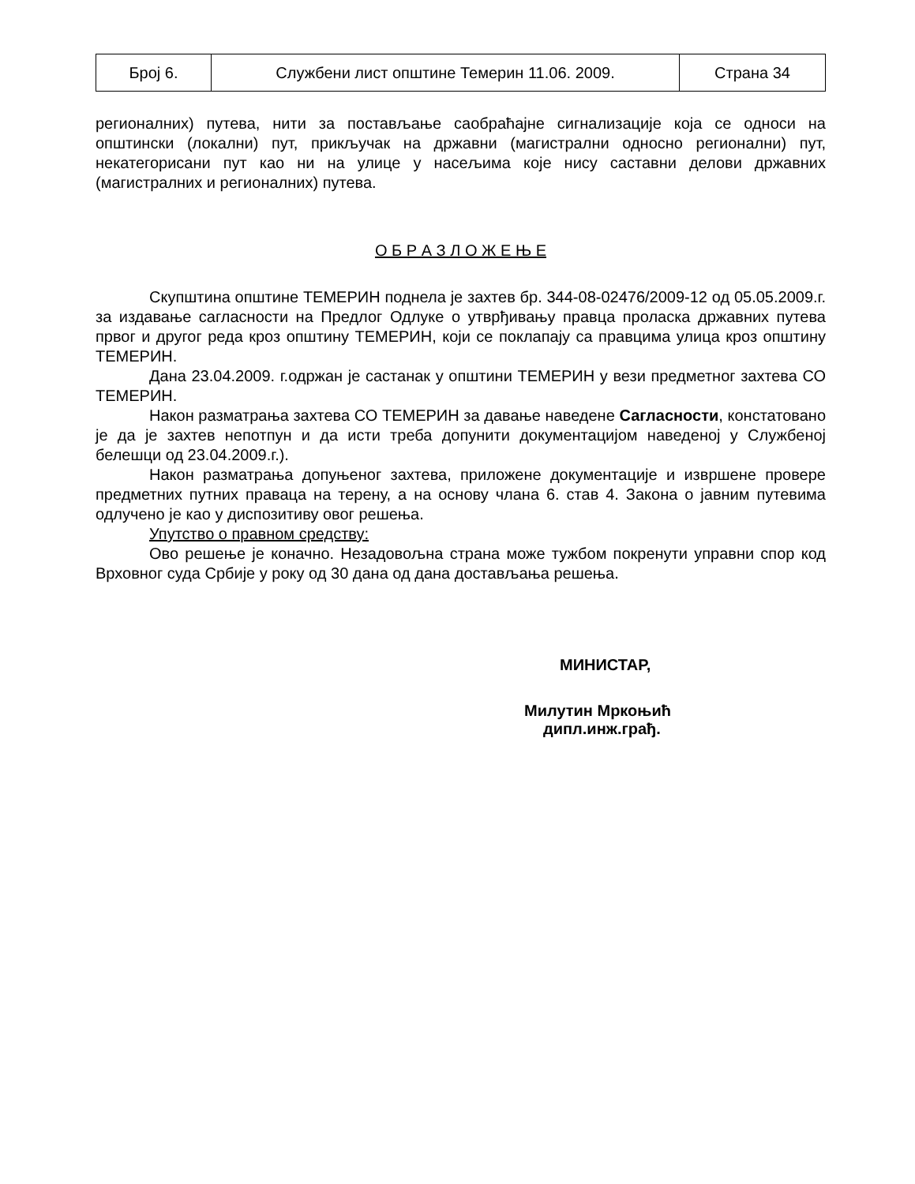| Број 6. | Службени лист општине Темерин 11.06. 2009. | Страна 34 |
регионалних) путева, нити за постављање саобраћајне сигнализације која се односи на општински (локални) пут, прикључак на државни (магистрални односно регионални) пут, некатегорисани пут као ни на улице у насељима које нису саставни делови државних (магистралних и регионалних) путева.
О Б Р А З Л О Ж Е Њ Е
Скупштина општине ТЕМЕРИН поднела је захтев бр. 344-08-02476/2009-12 од 05.05.2009.г. за издавање сагласности на Предлог Одлуке о утврђивању правца проласка државних путева првог и другог реда кроз општину ТЕМЕРИН, који се поклапају са правцима улица кроз општину ТЕМЕРИН.
Дана 23.04.2009. г.одржан је састанак у општини ТЕМЕРИН у вези предметног захтева СО ТЕМЕРИН.
Након разматрања захтева СО ТЕМЕРИН за давање наведене Сагласности, констатовано је да је захтев непотпун и да исти треба допунити документацијом наведеној у Службеној белешци од 23.04.2009.г.).
Након разматрања допуњеног захтева, приложене документације и извршене провере предметних путних праваца на терену, а на основу члана 6. став 4. Закона о јавним путевима одлучено је као у диспозитиву овог решења.
Упутство о правном средству:
Ово решење је коначно. Незадовољна страна може тужбом покренути управни спор код Врховног суда Србије у року од 30 дана од дана достављања решења.
МИНИСТАР,
Милутин Мркоњић
дипл.инж.грађ.